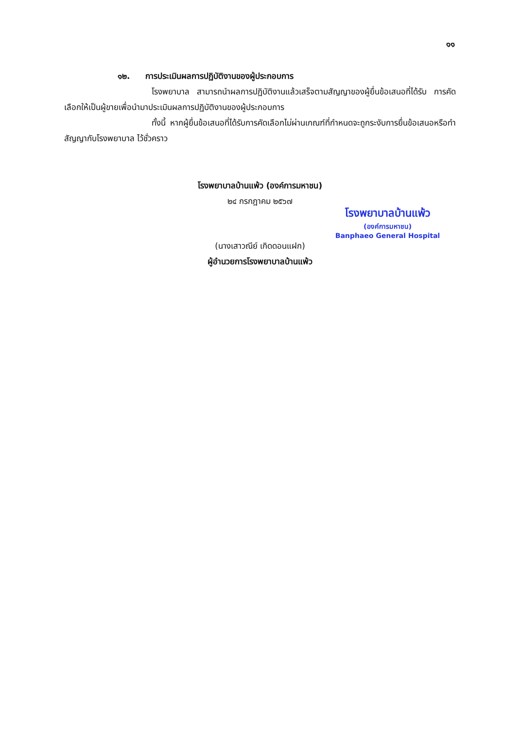๑๑
๑๒. การประเมินผลการปฏิบัติงานของผู้ประกอบการ
โรงพยาบาล สามารถนำผลการปฏิบัติงานแล้วเสร็จตามสัญญาของผู้ยื่นข้อเสนอที่ได้รับ การคัดเลือกให้เป็นผู้ขายเพื่อนำมาประเมินผลการปฏิบัติงานของผู้ประกอบการ
ทั้งนี้ หากผู้ยื่นข้อเสนอที่ได้รับการคัดเลือกไม่ผ่านเกณฑ์ที่กำหนดจะถูกระงับการยื่นข้อเสนอหรือทำสัญญากับโรงพยาบาล ไว้ชั่วคราว
โรงพยาบาลบ้านแพ้ว (องค์การมหาชน)
๒๔ กรกฎาคม ๒๕๖๗
(นางเสาวณีย์ เกิดดอนแฝก)
ผู้อำนวยการโรงพยาบาลบ้านแพ้ว
โรงพยาบาลบ้านแพ้ว
(องค์การมหาชน)
Banphaeo General Hospital